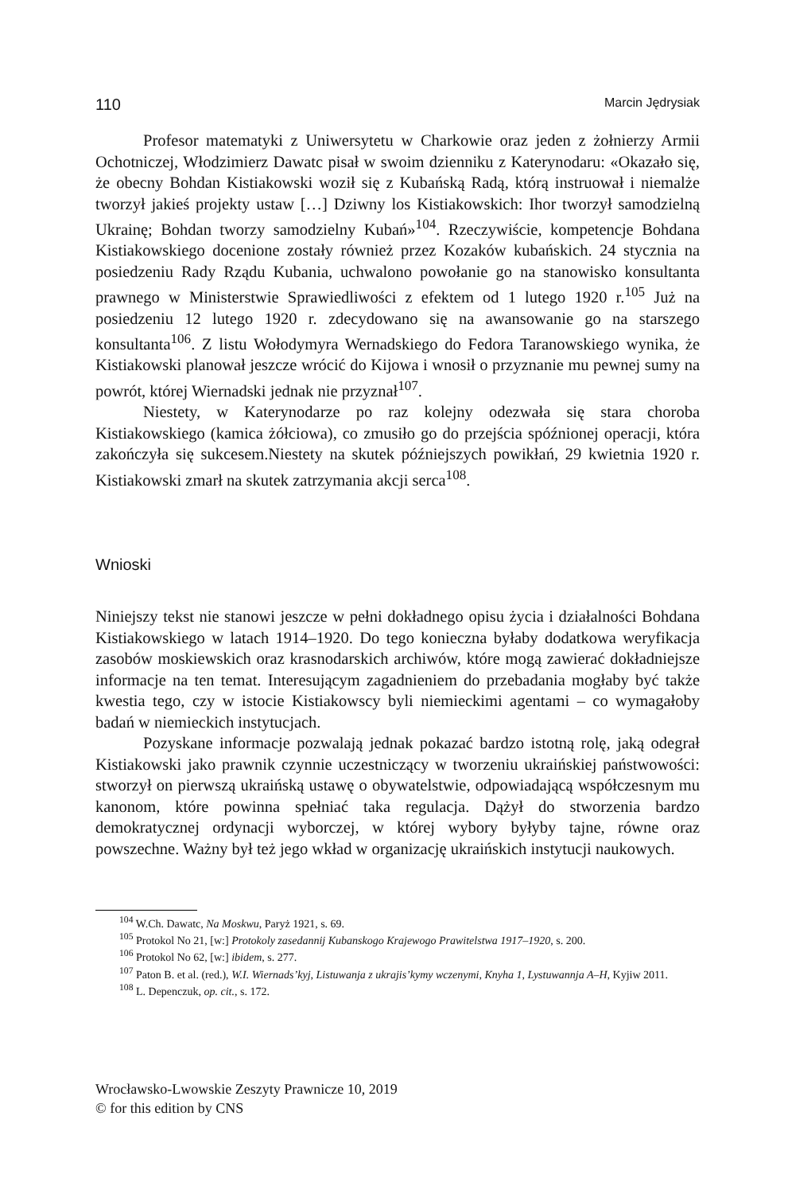110 Marcin Jędrysiak
Profesor matematyki z Uniwersytetu w Charkowie oraz jeden z żołnierzy Armii Ochotniczej, Włodzimierz Dawatc pisał w swoim dzienniku z Katerynodaru: «Okazało się, że obecny Bohdan Kistiakowski woził się z Kubańską Radą, którą instruował i niemalże tworzył jakieś projekty ustaw […] Dziwny los Kistiakowskich: Ihor tworzył samodzielną Ukrainę; Bohdan tworzy samodzielny Kubań»<sup>104</sup>. Rzeczywiście, kompetencje Bohdana Kistiakowskiego docenione zostały również przez Kozaków kubańskich. 24 stycznia na posiedzeniu Rady Rządu Kubania, uchwalono powołanie go na stanowisko konsultanta prawnego w Ministerstwie Sprawiedliwości z efektem od 1 lutego 1920 r.<sup>105</sup> Już na posiedzeniu 12 lutego 1920 r. zdecydowano się na awansowanie go na starszego konsultanta<sup>106</sup>. Z listu Wołodymyra Wernadskiego do Fedora Taranowskiego wynika, że Kistiakowski planował jeszcze wrócić do Kijowa i wnosił o przyznanie mu pewnej sumy na powrót, której Wiernadski jednak nie przyznał<sup>107</sup>.
Niestety, w Katerynodarze po raz kolejny odezwała się stara choroba Kistiakowskiego (kamica żółciowa), co zmusiło go do przejścia spóźnionej operacji, która zakończyła się sukcesem.Niestety na skutek późniejszych powikłań, 29 kwietnia 1920 r. Kistiakowski zmarł na skutek zatrzymania akcji serca<sup>108</sup>.
Wnioski
Niniejszy tekst nie stanowi jeszcze w pełni dokładnego opisu życia i działalności Bohdana Kistiakowskiego w latach 1914–1920. Do tego konieczna byłaby dodatkowa weryfikacja zasobów moskiewskich oraz krasnodarskich archiwów, które mogą zawierać dokładniejsze informacje na ten temat. Interesującym zagadnieniem do przebadania mogłaby być także kwestia tego, czy w istocie Kistiakowscy byli niemieckimi agentami – co wymagałoby badań w niemieckich instytucjach.
Pozyskane informacje pozwalają jednak pokazać bardzo istotną rolę, jaką odegrał Kistiakowski jako prawnik czynnie uczestniczący w tworzeniu ukraińskiej państwowości: stworzył on pierwszą ukraińską ustawę o obywatelstwie, odpowiadającą współczesnym mu kanonom, które powinna spełniać taka regulacja. Dążył do stworzenia bardzo demokratycznej ordynacji wyborczej, w której wybory byłyby tajne, równe oraz powszechne. Ważny był też jego wkład w organizację ukraińskich instytucji naukowych.
<sup>104</sup> W.Ch. Dawatc, Na Moskwu, Paryż 1921, s. 69.
<sup>105</sup> Protokol No 21, [w:] Protokoly zasedannij Kubanskogo Krajewogo Prawitelstwa 1917–1920, s. 200.
<sup>106</sup> Protokol No 62, [w:] ibidem, s. 277.
<sup>107</sup> Paton B. et al. (red.), W.I. Wiernads’kyj, Listuwanja z ukrajis’kymy wczenymi, Knyha 1, Lystuwannja A–H, Kyjiw 2011.
<sup>108</sup> L. Depenczuk, op. cit., s. 172.
Wrocławsko-Lwowskie Zeszyty Prawnicze 10, 2019
© for this edition by CNS